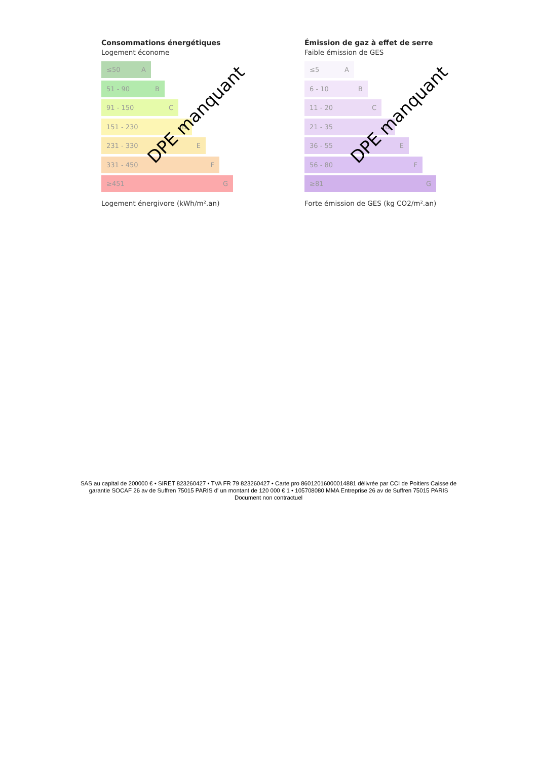Consommations énergétiques
Logement économe
≤50 A
51 - 90 B
91 - 150 C
151 - 230 D
231 - 330 E
331 - 450 F
≥451 G
Logement énergivore (kWh/m².an)
DPE manquant
Émission de gaz à effet de serre
Faible émission de GES
≤5 A
6 - 10 B
11 - 20 C
21 - 35 D
36 - 55 E
56 - 80 F
≥81 G
Forte émission de GES (kg CO2/m².an)
DPE manquant
SAS au capital de 200000 € • SIRET 823260427 • TVA FR 79 823260427 • Carte pro 86012016000014881 délivrée par CCI de Poitiers Caisse de garantie SOCAF 26 av de Suffren 75015 PARIS d' un montant de 120 000 € 1 • 105708080 MMA Entreprise 26 av de Suffren 75015 PARIS
Document non contractuel